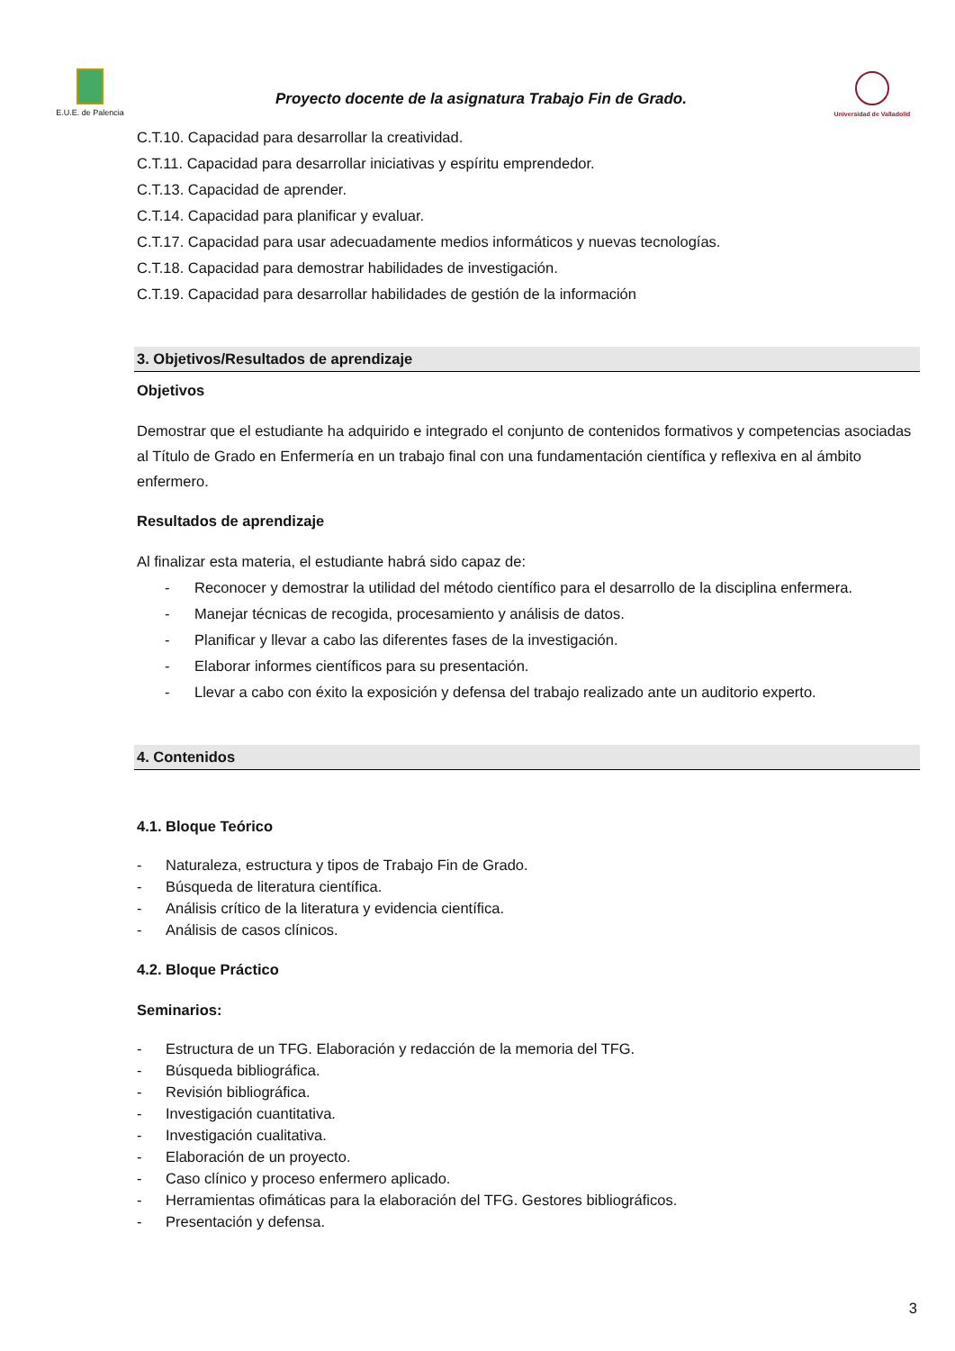E.U.E. de Palencia
Proyecto docente de la asignatura Trabajo Fin de Grado.
Universidad de Valladolid
C.T.10. Capacidad para desarrollar la creatividad.
C.T.11. Capacidad para desarrollar iniciativas y espíritu emprendedor.
C.T.13. Capacidad de aprender.
C.T.14. Capacidad para planificar y evaluar.
C.T.17. Capacidad para usar adecuadamente medios informáticos y nuevas tecnologías.
C.T.18. Capacidad para demostrar habilidades de investigación.
C.T.19. Capacidad para desarrollar habilidades de gestión de la información
3. Objetivos/Resultados de aprendizaje
Objetivos
Demostrar que el estudiante ha adquirido e integrado el conjunto de contenidos formativos y competencias asociadas al Título de Grado en Enfermería en un trabajo final con una fundamentación científica y reflexiva en al ámbito enfermero.
Resultados de aprendizaje
Al finalizar esta materia, el estudiante habrá sido capaz de:
- Reconocer y demostrar la utilidad del método científico para el desarrollo de la disciplina enfermera.
- Manejar técnicas de recogida, procesamiento y análisis de datos.
- Planificar y llevar a cabo las diferentes fases de la investigación.
- Elaborar informes científicos para su presentación.
- Llevar a cabo con éxito la exposición y defensa del trabajo realizado ante un auditorio experto.
4. Contenidos
4.1. Bloque Teórico
- Naturaleza, estructura y tipos de Trabajo Fin de Grado.
- Búsqueda de literatura científica.
- Análisis crítico de la literatura y evidencia científica.
- Análisis de casos clínicos.
4.2. Bloque Práctico
Seminarios:
- Estructura de un TFG. Elaboración y redacción de la memoria del TFG.
- Búsqueda bibliográfica.
- Revisión bibliográfica.
- Investigación cuantitativa.
- Investigación cualitativa.
- Elaboración de un proyecto.
- Caso clínico y proceso enfermero aplicado.
- Herramientas ofimáticas para la elaboración del TFG. Gestores bibliográficos.
- Presentación y defensa.
3